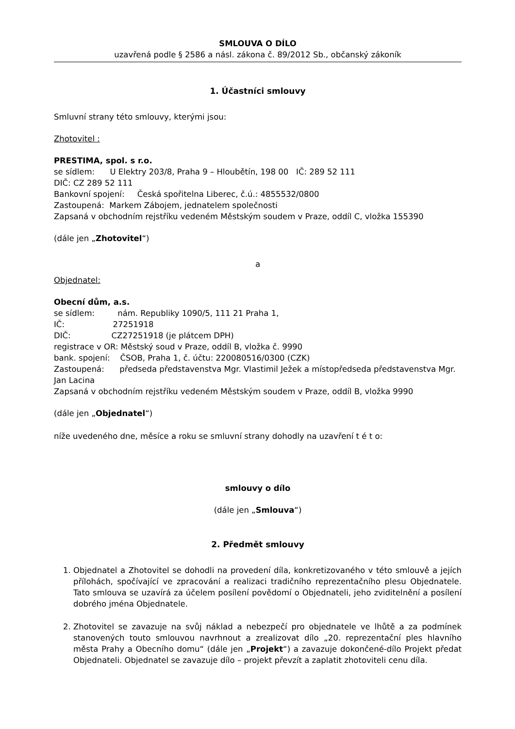SMLOUVA O DÍLO
uzavřená podle § 2586 a násl. zákona č. 89/2012 Sb., občanský zákoník
1. Účastníci smlouvy
Smluvní strany této smlouvy, kterými jsou:
Zhotovitel :
PRESTIMA, spol. s r.o.
se sídlem: U Elektry 203/8, Praha 9 – Hloubětín, 198 00 IČ: 289 52 111
DIČ: CZ 289 52 111
Bankovní spojení: Česká spořitelna Liberec, č.ú.: 4855532/0800
Zastoupená: Markem Zábojem, jednatelem společnosti
Zapsaná v obchodním rejstříku vedeném Městským soudem v Praze, oddíl C, vložka 155390
(dále jen „Zhotovitel“)
a
Objednatel:
Obecní dům, a.s.
se sídlem: nám. Republiky 1090/5, 111 21 Praha 1,
IČ: 27251918
DIČ: CZ27251918 (je plátcem DPH)
registrace v OR: Městský soud v Praze, oddíl B, vložka č. 9990
bank. spojení: ČSOB, Praha 1, č. účtu: 220080516/0300 (CZK)
Zastoupená: předseda představenstva Mgr. Vlastimil Ježek a místopředseda představenstva Mgr. Jan Lacina
Zapsaná v obchodním rejstříku vedeném Městským soudem v Praze, oddíl B, vložka 9990
(dále jen „Objednatel“)
níže uvedeného dne, měsíce a roku se smluvní strany dohodly na uzavření t é t o:
smlouvy o dílo
(dále jen „Smlouva“)
2. Předmět smlouvy
1. Objednatel a Zhotovitel se dohodli na provedení díla, konkretizovaného v této smlouvě a jejích přílohách, spočívající ve zpracování a realizaci tradičního reprezentačního plesu Objednatele. Tato smlouva se uzavírá za účelem posílení povědomí o Objednateli, jeho zviditelnění a posílení dobrého jména Objednatele.
2. Zhotovitel se zavazuje na svůj náklad a nebezpečí pro objednatele ve lhůtě a za podmínek stanovených touto smlouvou navrhnout a zrealizovat dílo „20. reprezentační ples hlavního města Prahy a Obecního domu“ (dále jen „Projekt“) a zavazuje dokončené-dílo Projekt předat Objednateli. Objednatel se zavazuje dílo – projekt převzít a zaplatit zhotoviteli cenu díla.